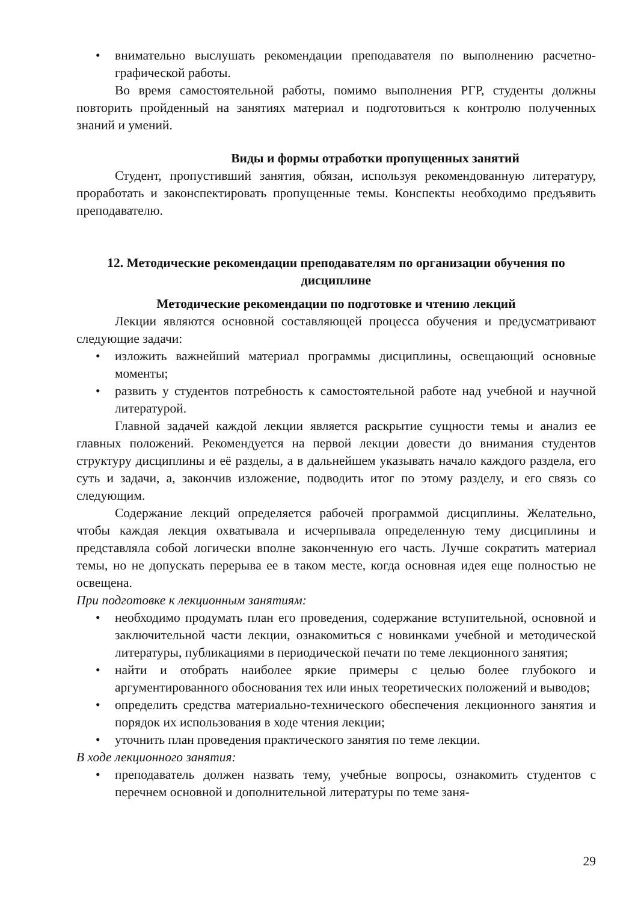• внимательно выслушать рекомендации преподавателя по выполнению расчетно-графической работы.
Во время самостоятельной работы, помимо выполнения РГР, студенты должны повторить пройденный на занятиях материал и подготовиться к контролю полученных знаний и умений.
Виды и формы отработки пропущенных занятий
Студент, пропустивший занятия, обязан, используя рекомендованную литературу, проработать и законспектировать пропущенные темы. Конспекты необходимо предъявить преподавателю.
12. Методические рекомендации преподавателям по организации обучения по дисциплине
Методические рекомендации по подготовке и чтению лекций
Лекции являются основной составляющей процесса обучения и предусматривают следующие задачи:
• изложить важнейший материал программы дисциплины, освещающий основные моменты;
• развить у студентов потребность к самостоятельной работе над учебной и научной литературой.
Главной задачей каждой лекции является раскрытие сущности темы и анализ ее главных положений. Рекомендуется на первой лекции довести до внимания студентов структуру дисциплины и её разделы, а в дальнейшем указывать начало каждого раздела, его суть и задачи, а, закончив изложение, подводить итог по этому разделу, и его связь со следующим.
Содержание лекций определяется рабочей программой дисциплины. Желательно, чтобы каждая лекция охватывала и исчерпывала определенную тему дисциплины и представляла собой логически вполне законченную его часть. Лучше сократить материал темы, но не допускать перерыва ее в таком месте, когда основная идея еще полностью не освещена.
При подготовке к лекционным занятиям:
• необходимо продумать план его проведения, содержание вступительной, основной и заключительной части лекции, ознакомиться с новинками учебной и методической литературы, публикациями в периодической печати по теме лекционного занятия;
• найти и отобрать наиболее яркие примеры с целью более глубокого и аргументированного обоснования тех или иных теоретических положений и выводов;
• определить средства материально-технического обеспечения лекционного занятия и порядок их использования в ходе чтения лекции;
• уточнить план проведения практического занятия по теме лекции.
В ходе лекционного занятия:
• преподаватель должен назвать тему, учебные вопросы, ознакомить студентов с перечнем основной и дополнительной литературы по теме заня-
29